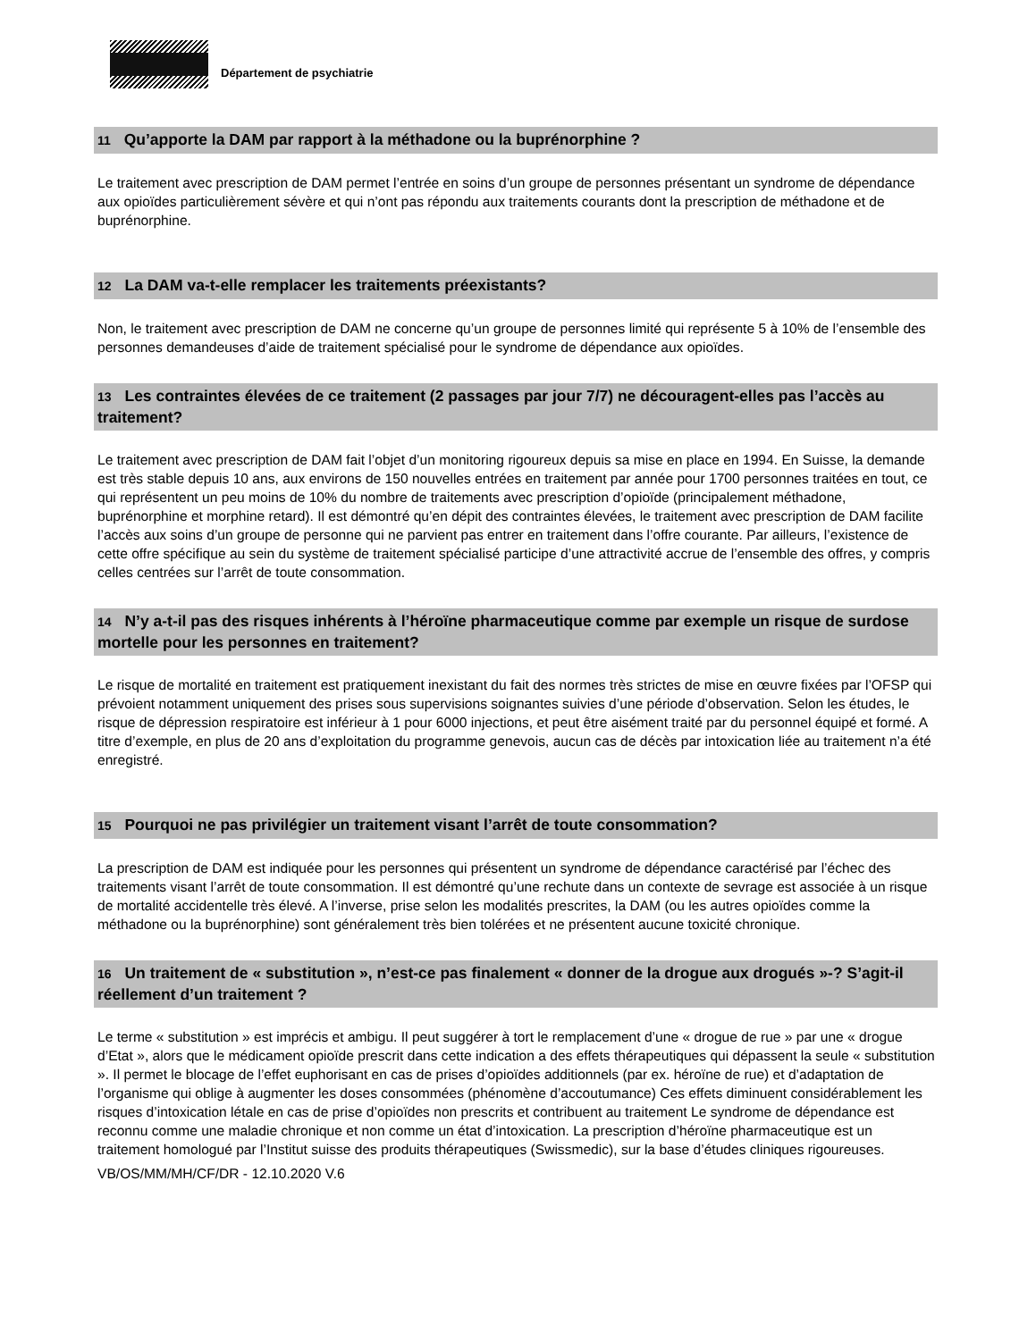Département de psychiatrie
11 Qu’apporte la DAM par rapport à la méthadone ou la buprénorphine ?
Le traitement avec prescription de DAM permet l’entrée en soins d’un groupe de personnes présentant un syndrome de dépendance aux opioïdes particulièrement sévère et qui n’ont pas répondu aux traitements courants dont la prescription de méthadone et de buprénorphine.
12 La DAM va-t-elle remplacer les traitements préexistants?
Non, le traitement avec prescription de DAM ne concerne qu’un groupe de personnes limité qui représente 5 à 10% de l’ensemble des personnes demandeuses d’aide de traitement spécialisé pour le syndrome de dépendance aux opioïdes.
13 Les contraintes élevées de ce traitement (2 passages par jour 7/7) ne découragent-elles pas l’accès au traitement?
Le traitement avec prescription de DAM fait l’objet d’un monitoring rigoureux depuis sa mise en place en 1994. En Suisse, la demande est très stable depuis 10 ans, aux environs de 150 nouvelles entrées en traitement par année pour 1700 personnes traitées en tout, ce qui représentent un peu moins de 10% du nombre de traitements avec prescription d’opioïde (principalement méthadone, buprénorphine et morphine retard). Il est démontré qu’en dépit des contraintes élevées, le traitement avec prescription de DAM facilite l’accès aux soins d’un groupe de personne qui ne parvient pas entrer en traitement dans l’offre courante. Par ailleurs, l’existence de cette offre spécifique au sein du système de traitement spécialisé participe d’une attractivité accrue de l’ensemble des offres, y compris celles centrées sur l’arrêt de toute consommation.
14 N’y a-t-il pas des risques inhérents à l’héroïne pharmaceutique comme par exemple un risque de surdose mortelle pour les personnes en traitement?
Le risque de mortalité en traitement est pratiquement inexistant du fait des normes très strictes de mise en œuvre fixées par l’OFSP qui prévoient notamment uniquement des prises sous supervisions soignantes suivies d’une période d’observation. Selon les études, le risque de dépression respiratoire est inférieur à 1 pour 6000 injections, et peut être aisément traité par du personnel équipé et formé. A titre d’exemple, en plus de 20 ans d’exploitation du programme genevois, aucun cas de décès par intoxication liée au traitement n’a été enregistré.
15 Pourquoi ne pas privilégier un traitement visant l’arrêt de toute consommation?
La prescription de DAM est indiquée pour les personnes qui présentent un syndrome de dépendance caractérisé par l’échec des traitements visant l’arrêt de toute consommation. Il est démontré qu’une rechute dans un contexte de sevrage est associée à un risque de mortalité accidentelle très élevé. A l’inverse, prise selon les modalités prescrites, la DAM (ou les autres opioïdes comme la méthadone ou la buprénorphine) sont généralement très bien tolérées et ne présentent aucune toxicité chronique.
16 Un traitement de « substitution », n’est-ce pas finalement « donner de la drogue aux drogués »-? S’agit-il réellement d’un traitement ?
Le terme « substitution » est imprécis et ambigu. Il peut suggérer à tort le remplacement d’une « drogue de rue » par une « drogue d’Etat », alors que le médicament opioïde prescrit dans cette indication a des effets thérapeutiques qui dépassent la seule « substitution ». Il permet le blocage de l’effet euphorisant en cas de prises d’opioïdes additionnels (par ex. héroïne de rue) et d’adaptation de l’organisme qui oblige à augmenter les doses consommées (phénomène d’accoutumance) Ces effets diminuent considérablement les risques d’intoxication létale en cas de prise d’opioïdes non prescrits et contribuent au traitement Le syndrome de dépendance est reconnu comme une maladie chronique et non comme un état d’intoxication. La prescription d’héroïne pharmaceutique est un traitement homologué par l’Institut suisse des produits thérapeutiques (Swissmedic), sur la base d’études cliniques rigoureuses.
VB/OS/MM/MH/CF/DR - 12.10.2020 V.6